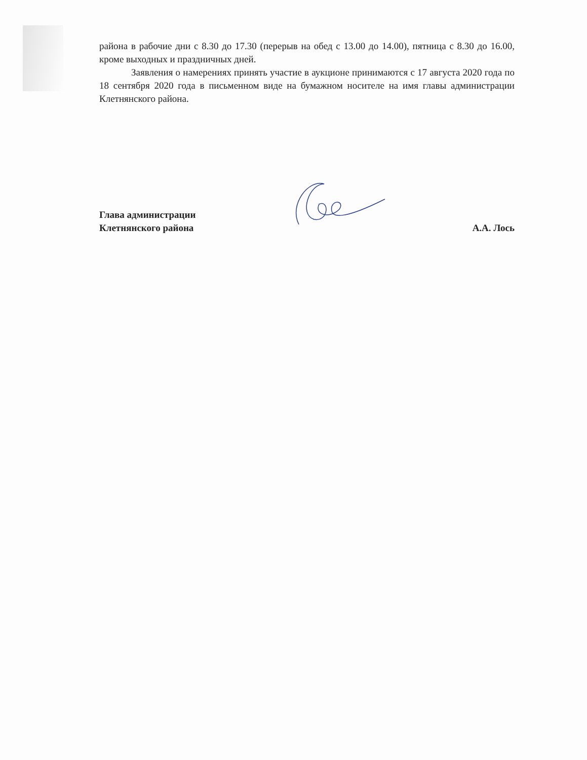района в рабочие дни с 8.30 до 17.30 (перерыв на обед с 13.00 до 14.00), пятница с 8.30 до 16.00, кроме выходных и праздничных дней.
Заявления о намерениях принять участие в аукционе принимаются с 17 августа 2020 года по 18 сентября 2020 года в письменном виде на бумажном носителе на имя главы администрации Клетнянского района.
Глава администрации
Клетнянского района
А.А. Лось